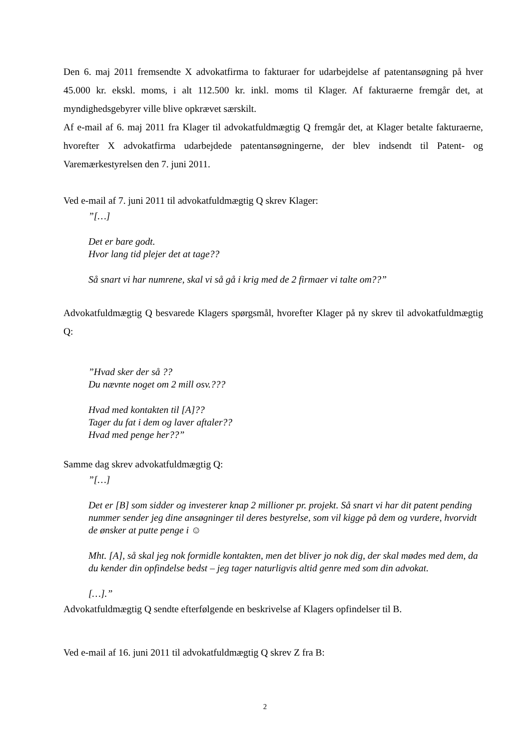Den 6. maj 2011 fremsendte X advokatfirma to fakturaer for udarbejdelse af patentansøgning på hver 45.000 kr. ekskl. moms, i alt 112.500 kr. inkl. moms til Klager. Af fakturaerne fremgår det, at myndighedsgebyrer ville blive opkrævet særskilt.
Af e-mail af 6. maj 2011 fra Klager til advokatfuldmægtig Q fremgår det, at Klager betalte fakturaerne, hvorefter X advokatfirma udarbejdede patentansøgningerne, der blev indsendt til Patent- og Varemærkestyrelsen den 7. juni 2011.
Ved e-mail af 7. juni 2011 til advokatfuldmægtig Q skrev Klager:
”[…]
Det er bare godt.
Hvor lang tid plejer det at tage??
Så snart vi har numrene, skal vi så gå i krig med de 2 firmaer vi talte om??”
Advokatfuldmægtig Q besvarede Klagers spørgsmål, hvorefter Klager på ny skrev til advokatfuldmægtig Q:
”Hvad sker der så ??
Du nævnte noget om 2 mill osv.???
Hvad med kontakten til [A]??
Tager du fat i dem og laver aftaler??
Hvad med penge her??”
Samme dag skrev advokatfuldmægtig Q:
”[…]
Det er [B] som sidder og investerer knap 2 millioner pr. projekt. Så snart vi har dit patent pending nummer sender jeg dine ansøgninger til deres bestyrelse, som vil kigge på dem og vurdere, hvorvidt de ønsker at putte penge i ☺
Mht. [A], så skal jeg nok formidle kontakten, men det bliver jo nok dig, der skal mødes med dem, da du kender din opfindelse bedst – jeg tager naturligvis altid genre med som din advokat.
[…].”
Advokatfuldmægtig Q sendte efterfølgende en beskrivelse af Klagers opfindelser til B.
Ved e-mail af 16. juni 2011 til advokatfuldmægtig Q skrev Z fra B:
2